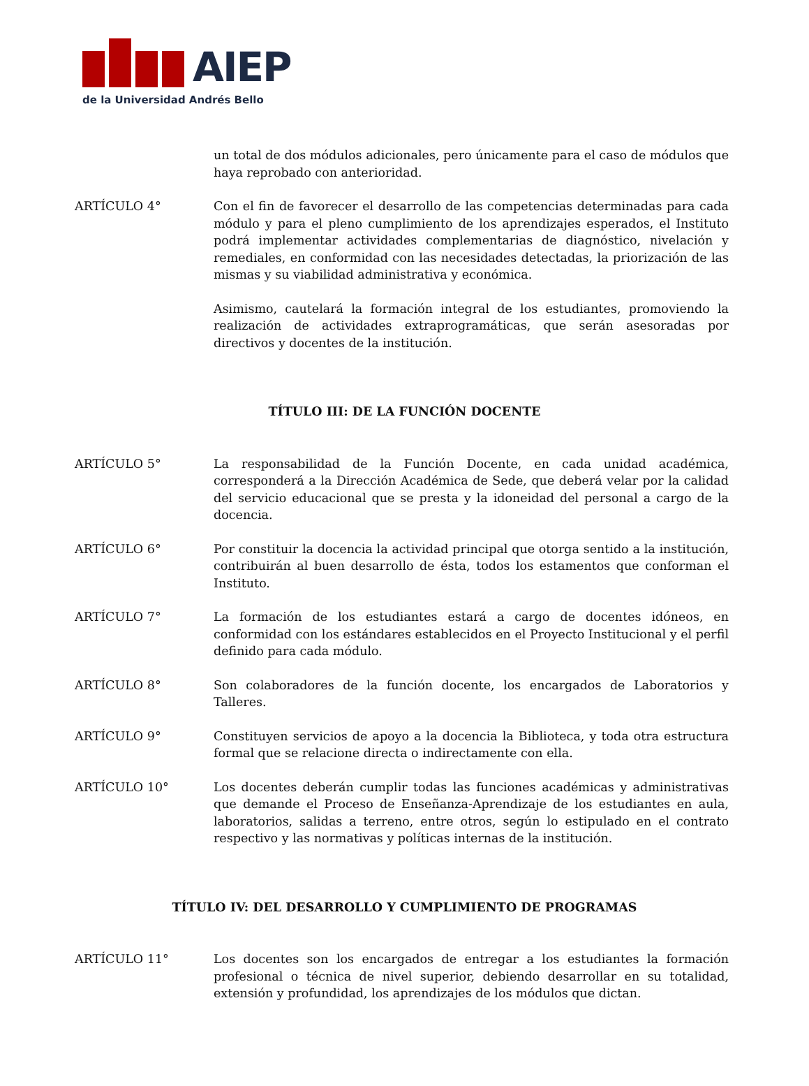AIEP
de la Universidad Andrés Bello
un total de dos módulos adicionales, pero únicamente para el caso de módulos que haya reprobado con anterioridad.
ARTÍCULO 4° Con el fin de favorecer el desarrollo de las competencias determinadas para cada módulo y para el pleno cumplimiento de los aprendizajes esperados, el Instituto podrá implementar actividades complementarias de diagnóstico, nivelación y remediales, en conformidad con las necesidades detectadas, la priorización de las mismas y su viabilidad administrativa y económica.
Asimismo, cautelará la formación integral de los estudiantes, promoviendo la realización de actividades extraprogramáticas, que serán asesoradas por directivos y docentes de la institución.
TÍTULO III: DE LA FUNCIÓN DOCENTE
ARTÍCULO 5° La responsabilidad de la Función Docente, en cada unidad académica, corresponderá a la Dirección Académica de Sede, que deberá velar por la calidad del servicio educacional que se presta y la idoneidad del personal a cargo de la docencia.
ARTÍCULO 6° Por constituir la docencia la actividad principal que otorga sentido a la institución, contribuirán al buen desarrollo de ésta, todos los estamentos que conforman el Instituto.
ARTÍCULO 7° La formación de los estudiantes estará a cargo de docentes idóneos, en conformidad con los estándares establecidos en el Proyecto Institucional y el perfil definido para cada módulo.
ARTÍCULO 8° Son colaboradores de la función docente, los encargados de Laboratorios y Talleres.
ARTÍCULO 9° Constituyen servicios de apoyo a la docencia la Biblioteca, y toda otra estructura formal que se relacione directa o indirectamente con ella.
ARTÍCULO 10° Los docentes deberán cumplir todas las funciones académicas y administrativas que demande el Proceso de Enseñanza-Aprendizaje de los estudiantes en aula, laboratorios, salidas a terreno, entre otros, según lo estipulado en el contrato respectivo y las normativas y políticas internas de la institución.
TÍTULO IV: DEL DESARROLLO Y CUMPLIMIENTO DE PROGRAMAS
ARTÍCULO 11° Los docentes son los encargados de entregar a los estudiantes la formación profesional o técnica de nivel superior, debiendo desarrollar en su totalidad, extensión y profundidad, los aprendizajes de los módulos que dictan.